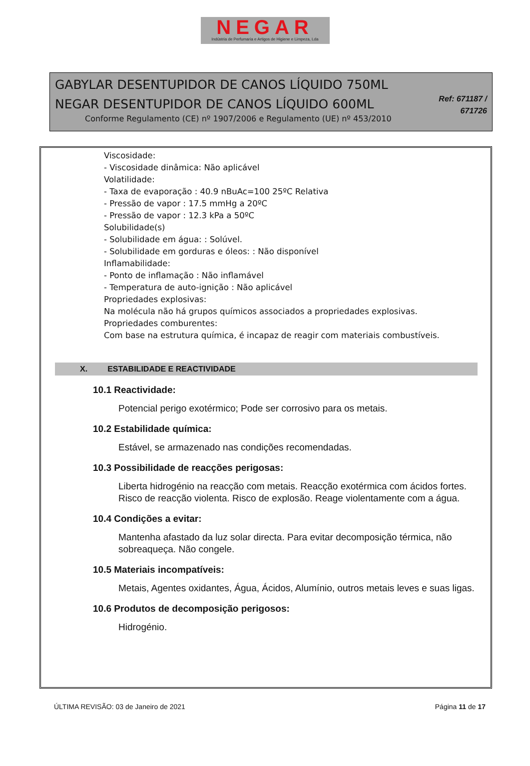NEGAR
Indústria de Perfumaria e Artigos de Higiene e Limpeza, Lda
GABYLAR DESENTUPIDOR DE CANOS LÍQUIDO 750ML
NEGAR DESENTUPIDOR DE CANOS LÍQUIDO 600ML
Conforme Regulamento (CE) nº 1907/2006 e Regulamento (UE) nº 453/2010
Ref: 671187 /
671726
Viscosidade:
- Viscosidade dinâmica: Não aplicável
Volatilidade:
- Taxa de evaporação : 40.9 nBuAc=100 25ºC Relativa
- Pressão de vapor : 17.5 mmHg a 20ºC
- Pressão de vapor : 12.3 kPa a 50ºC
Solubilidade(s)
- Solubilidade em água: : Solúvel.
- Solubilidade em gorduras e óleos: : Não disponível
Inflamabilidade:
- Ponto de inflamação : Não inflamável
- Temperatura de auto-ignição : Não aplicável
Propriedades explosivas:
Na molécula não há grupos químicos associados a propriedades explosivas.
Propriedades comburentes:
Com base na estrutura química, é incapaz de reagir com materiais combustíveis.
X. ESTABILIDADE E REACTIVIDADE
10.1 Reactividade:
Potencial perigo exotérmico; Pode ser corrosivo para os metais.
10.2 Estabilidade química:
Estável, se armazenado nas condições recomendadas.
10.3 Possibilidade de reacções perigosas:
Liberta hidrogénio na reacção com metais. Reacção exotérmica com ácidos fortes. Risco de reacção violenta. Risco de explosão. Reage violentamente com a água.
10.4 Condições a evitar:
Mantenha afastado da luz solar directa. Para evitar decomposição térmica, não sobreaqueça. Não congele.
10.5 Materiais incompatíveis:
Metais, Agentes oxidantes, Água, Ácidos, Alumínio, outros metais leves e suas ligas.
10.6 Produtos de decomposição perigosos:
Hidrogénio.
ÚLTIMA REVISÃO: 03 de Janeiro de 2021 Página 11 de 17